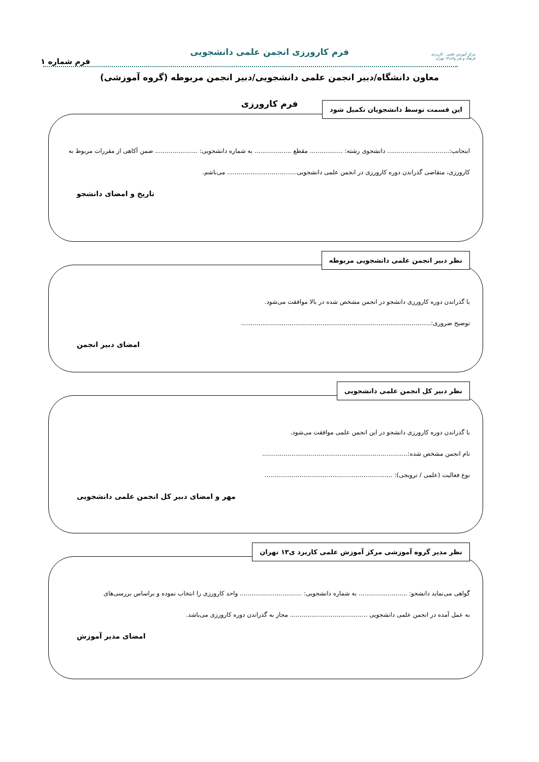فرم کارورزی انجمن علمی دانشجویی
مرکز آموزش علمی - کاربردی
فرهنگ و هنر واحد۱۳ تهران
فرم شماره ۱
معاون دانشگاه/دبیر انجمن علمی دانشجویی/دبیر انجمن مربوطه (گروه آموزشی)
فرم کارورزی
این قسمت توسط دانشجویان تکمیل شود
اینجانب:................................ دانشجوی رشته: ................. مقطع ................... به شماره دانشجویی: ...................... ضمن آکاهی از مقررات مربوط به
کارورزی، متقاضی گذراندن دوره کارورزی در انجمن علمی دانشجویی.................................... می‌باشم.
تاریخ و امضای دانشجو
نظر دبیر انجمن علمی دانشجویی مربوطه
با گذراندن دوره کارورزی دانشجو در انجمن مشخص شده در بالا موافقت می‌شود.
توضیح ضروری:..................................................................................................
امضای دبیر انجمن
نظر دبیر کل انجمن علمی دانشجویی
با گذراندن دوره کارورزی دانشجو در این انجمن علمی موافقت می‌شود.
نام انجمن مشخص شده:...........................................................................
نوع فعالیت (علمی / ترویجی): ..................................................................
مهر و امضای دبیر کل انجمن علمی دانشجویی
نظر مدیر گروه آموزشی مرکز آموزش علمی کاربرد ی۱۳ تهران
گواهی می‌نماید دانشجو: ......................... به شماره دانشجویی: ................................ واحد کارورزی را انتخاب نموده و براساس بررسی‌های
به عمل آمده در انجمن علمی دانشجویی ........................................ مجاز به گذراندن دوره کارورزی می‌باشد.
امضای مدیر آموزش